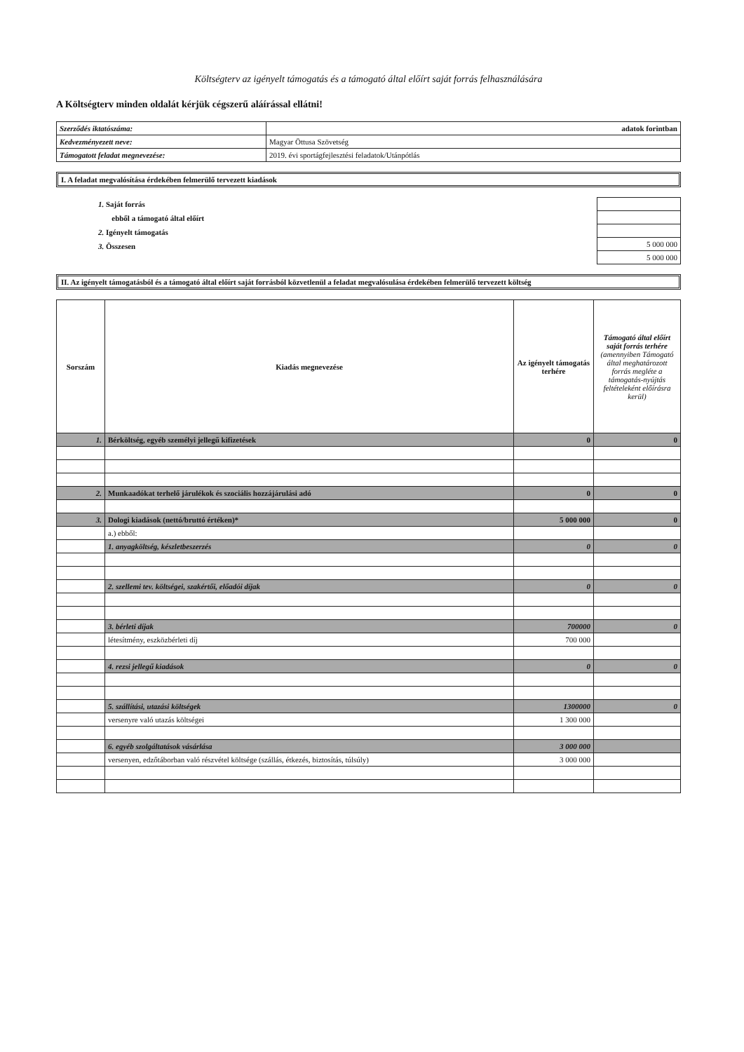Költségterv az igényelt támogatás és a támogató által előírt saját forrás felhasználására
A Költségterv minden oldalát kérjük cégszerű aláírással ellátni!
| Szerződés iktatószáma: | adatok forintban |
| Kedvezményezett neve: | Magyar Öttusa Szövetség |
| Támogatott feladat megnevezése: | 2019. évi sportágfejlesztési feladatok/Utánpótlás |
I. A feladat megvalósítása érdekében felmerülő tervezett kiadások
1. Saját forrás
ebből a támogató által előírt
2. Igényelt támogatás
3. Összesen
| 5 000 000 |
| 5 000 000 |
II. Az igényelt támogatásból és a támogató által előírt saját forrásból közvetlenül a feladat megvalósulása érdekében felmerülő tervezett költség
| Sorszám | Kiadás megnevezése | Az igényelt támogatás terhére | Támogató által előírt saját forrás terhére (amennyiben Támogató által meghatározott forrás megléte a támogatás-nyújtás feltételeként előírásra kerül) |
| --- | --- | --- | --- |
| 1. | Bérköltség, egyéb személyi jellegű kifizetések | 0 | 0 |
| 2. | Munkaadókat terhelő járulékok és szociális hozzájárulási adó | 0 | 0 |
| 3. | Dologi kiadások (nettó/bruttó értéken)* | 5 000 000 | 0 |
| | a.) ebből: | | |
| | 1. anyagköltség, készletbeszerzés | 0 | 0 |
| | 2. szellemi tev. költségei, szakértői, előadói díjak | 0 | 0 |
| | 3. bérleti díjak | 700000 | 0 |
| | létesítmény, eszközbérleti díj | 700 000 | |
| | 4. rezsi jellegű kiadások | 0 | 0 |
| | 5. szállítási, utazási költségek | 1300000 | 0 |
| | versenyre való utazás költségei | 1 300 000 | |
| | 6. egyéb szolgáltatások vásárlása | 3 000 000 | |
| | versenyen, edzőtáborban való részvétel költsége (szállás, étkezés, biztosítás, túlsúly) | 3 000 000 | |